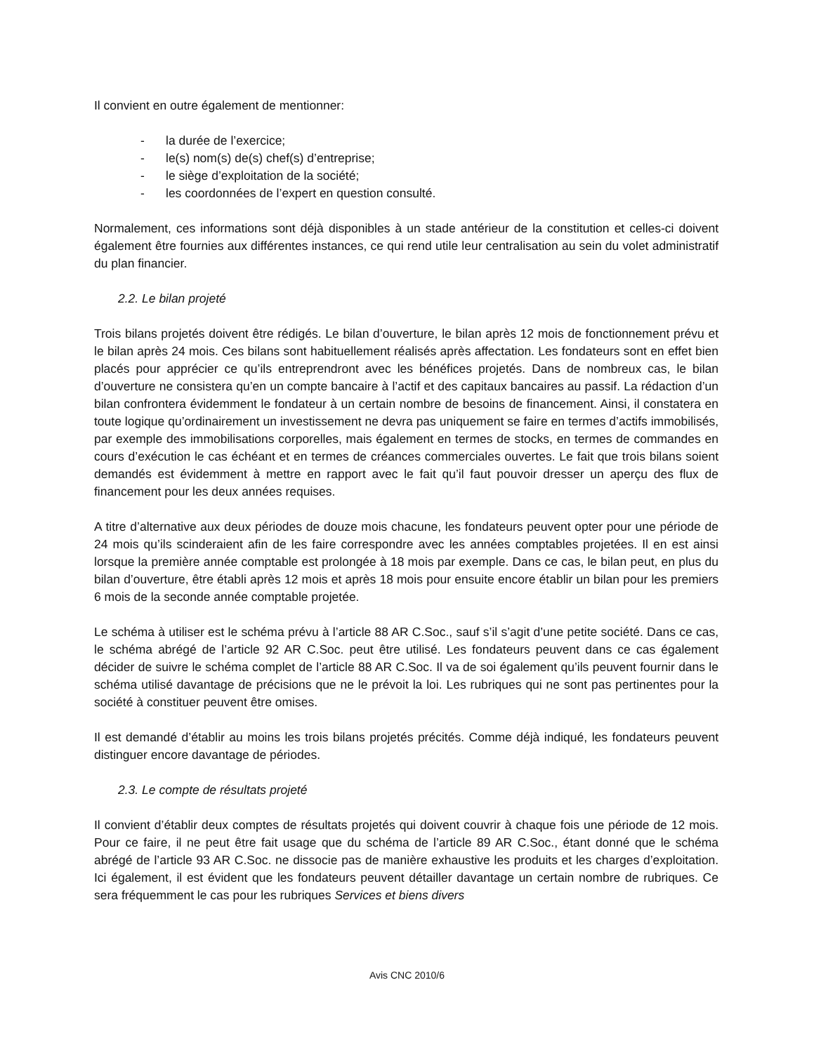Il convient en outre également de mentionner:
- la durée de l’exercice;
- le(s) nom(s) de(s) chef(s) d’entreprise;
- le siège d’exploitation de la société;
- les coordonnées de l’expert en question consulté.
Normalement, ces informations sont déjà disponibles à un stade antérieur de la constitution et celles-ci doivent également être fournies aux différentes instances, ce qui rend utile leur centralisation au sein du volet administratif du plan financier.
2.2. Le bilan projeté
Trois bilans projetés doivent être rédigés. Le bilan d’ouverture, le bilan après 12 mois de fonctionnement prévu et le bilan après 24 mois. Ces bilans sont habituellement réalisés après affectation. Les fondateurs sont en effet bien placés pour apprécier ce qu’ils entreprendront avec les bénéfices projetés. Dans de nombreux cas, le bilan d’ouverture ne consistera qu’en un compte bancaire à l’actif et des capitaux bancaires au passif. La rédaction d’un bilan confrontera évidemment le fondateur à un certain nombre de besoins de financement. Ainsi, il constatera en toute logique qu’ordinairement un investissement ne devra pas uniquement se faire en termes d’actifs immobilisés, par exemple des immobilisations corporelles, mais également en termes de stocks, en termes de commandes en cours d’exécution le cas échéant et en termes de créances commerciales ouvertes. Le fait que trois bilans soient demandés est évidemment à mettre en rapport avec le fait qu’il faut pouvoir dresser un aperçu des flux de financement pour les deux années requises.
A titre d’alternative aux deux périodes de douze mois chacune, les fondateurs peuvent opter pour une période de 24 mois qu’ils scinderaient afin de les faire correspondre avec les années comptables projetées. Il en est ainsi lorsque la première année comptable est prolongée à 18 mois par exemple. Dans ce cas, le bilan peut, en plus du bilan d’ouverture, être établi après 12 mois et après 18 mois pour ensuite encore établir un bilan pour les premiers 6 mois de la seconde année comptable projetée.
Le schéma à utiliser est le schéma prévu à l’article 88 AR C.Soc., sauf s’il s’agit d’une petite société. Dans ce cas, le schéma abrégé de l’article 92 AR C.Soc. peut être utilisé. Les fondateurs peuvent dans ce cas également décider de suivre le schéma complet de l’article 88 AR C.Soc. Il va de soi également qu’ils peuvent fournir dans le schéma utilisé davantage de précisions que ne le prévoit la loi. Les rubriques qui ne sont pas pertinentes pour la société à constituer peuvent être omises.
Il est demandé d’établir au moins les trois bilans projetés précités. Comme déjà indiqué, les fondateurs peuvent distinguer encore davantage de périodes.
2.3. Le compte de résultats projeté
Il convient d’établir deux comptes de résultats projetés qui doivent couvrir à chaque fois une période de 12 mois. Pour ce faire, il ne peut être fait usage que du schéma de l’article 89 AR C.Soc., étant donné que le schéma abrégé de l’article 93 AR C.Soc. ne dissocie pas de manière exhaustive les produits et les charges d’exploitation. Ici également, il est évident que les fondateurs peuvent détailler davantage un certain nombre de rubriques. Ce sera fréquemment le cas pour les rubriques Services et biens divers
Avis CNC 2010/6